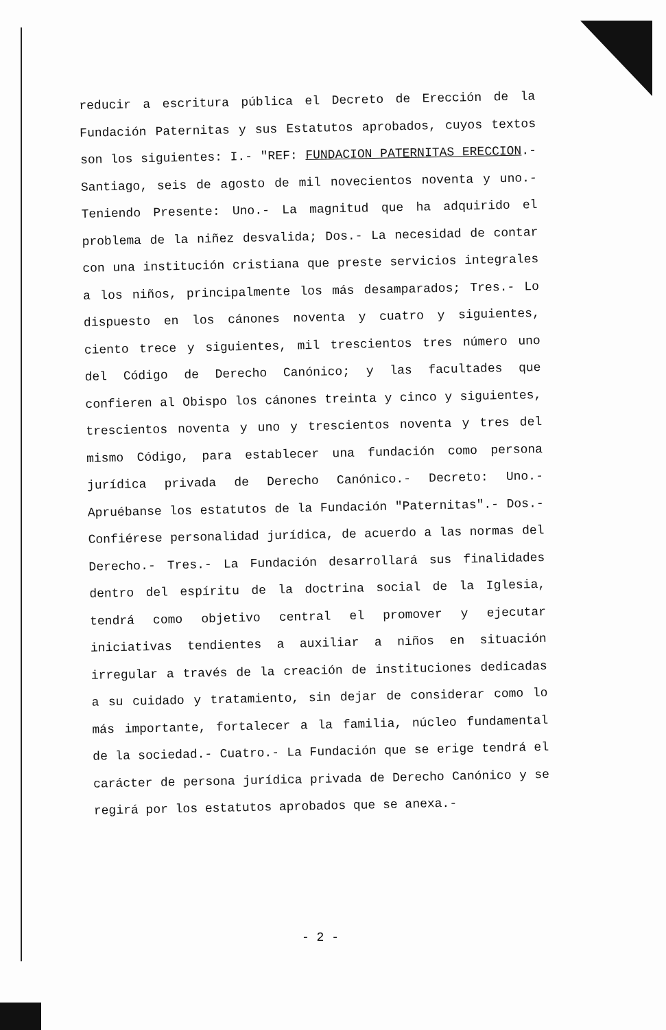reducir a escritura pública el Decreto de Erección de la Fundación Paternitas y sus Estatutos aprobados, cuyos textos son los siguientes: I.- "REF: FUNDACION PATERNITAS ERECCION.- Santiago, seis de agosto de mil novecientos noventa y uno.- Teniendo Presente: Uno.- La magnitud que ha adquirido el problema de la niñez desvalida; Dos.- La necesidad de contar con una institución cristiana que preste servicios integrales a los niños, principalmente los más desamparados; Tres.- Lo dispuesto en los cánones noventa y cuatro y siguientes, ciento trece y siguientes, mil trescientos tres número uno del Código de Derecho Canónico; y las facultades que confieren al Obispo los cánones treinta y cinco y siguientes, trescientos noventa y uno y trescientos noventa y tres del mismo Código, para establecer una fundación como persona jurídica privada de Derecho Canónico.- Decreto: Uno.- Apruébanse los estatutos de la Fundación "Paternitas".- Dos.- Confiérese personalidad jurídica, de acuerdo a las normas del Derecho.- Tres.- La Fundación desarrollará sus finalidades dentro del espíritu de la doctrina social de la Iglesia, tendrá como objetivo central el promover y ejecutar iniciativas tendientes a auxiliar a niños en situación irregular a través de la creación de instituciones dedicadas a su cuidado y tratamiento, sin dejar de considerar como lo más importante, fortalecer a la familia, núcleo fundamental de la sociedad.- Cuatro.- La Fundación que se erige tendrá el carácter de persona jurídica privada de Derecho Canónico y se regirá por los estatutos aprobados que se anexa.-
- 2 -